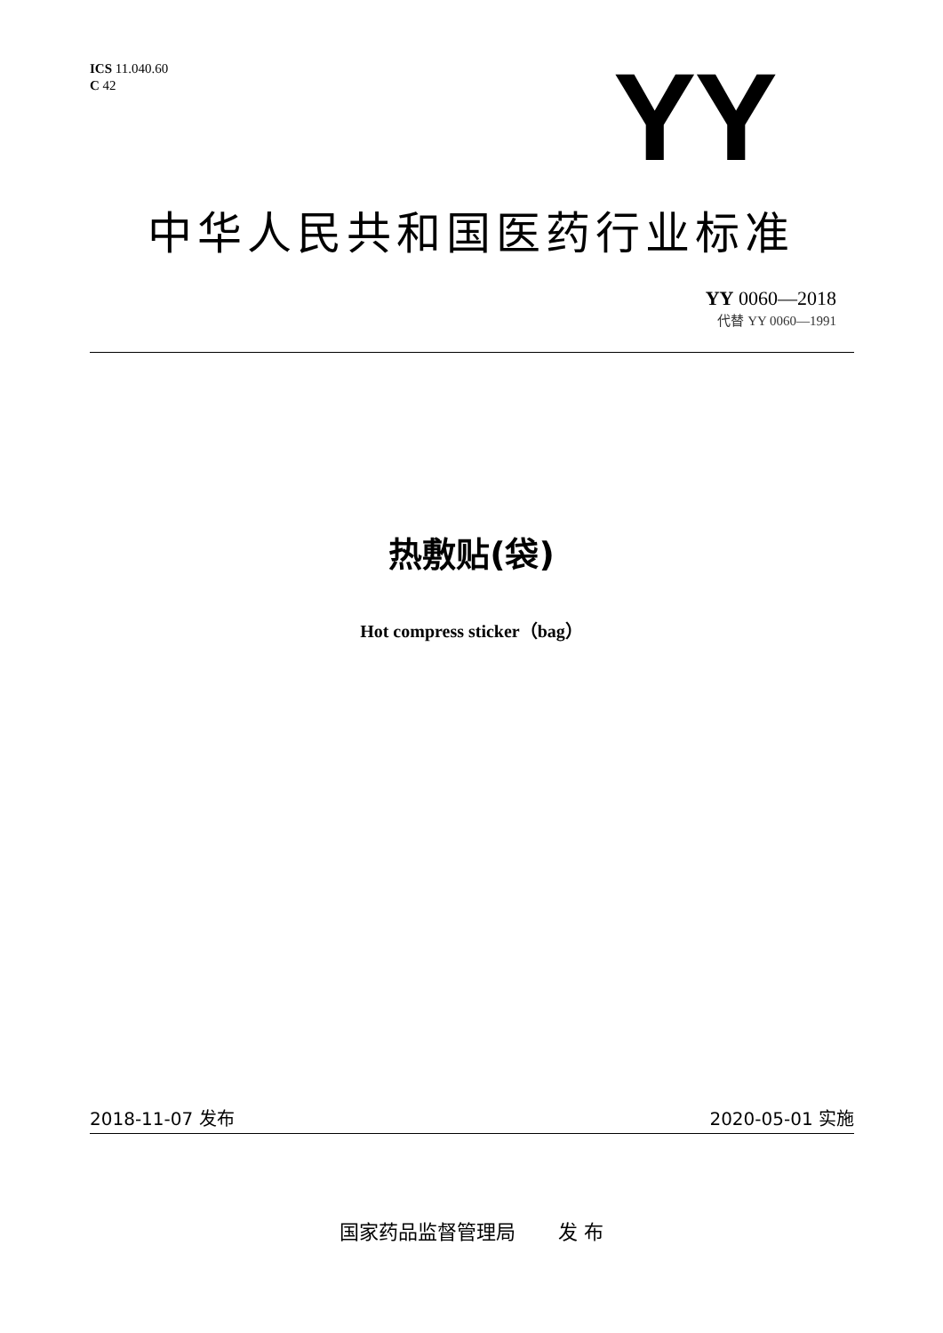ICS 11.040.60
C 42
YY
中华人民共和国医药行业标准
YY 0060—2018
代替 YY 0060—1991
热敷贴(袋)
Hot compress sticker（bag）
2018-11-07 发布 2020-05-01 实施
国家药品监督管理局 发 布